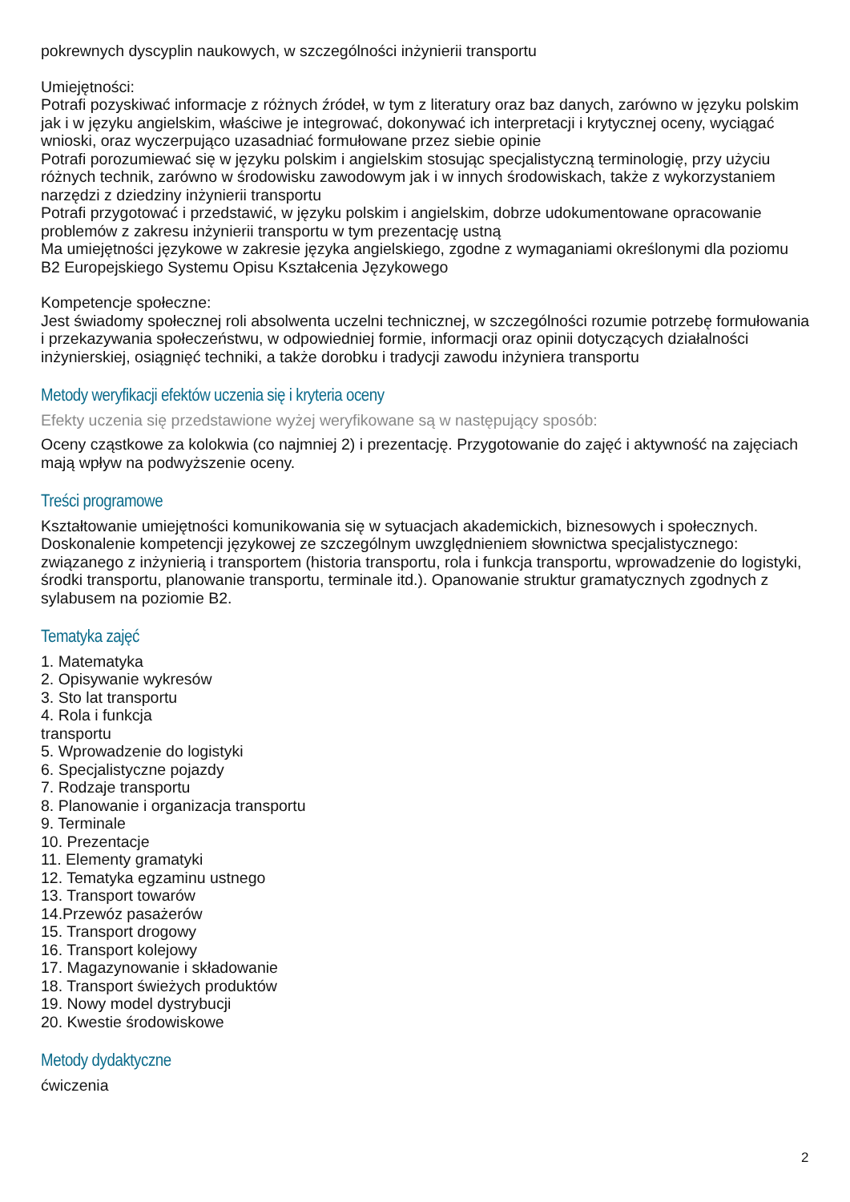pokrewnych dyscyplin naukowych, w szczególności inżynierii transportu
Umiejętności:
Potrafi pozyskiwać informacje z różnych źródeł, w tym z literatury oraz baz danych, zarówno w języku polskim jak i w języku angielskim, właściwe je integrować, dokonywać ich interpretacji i krytycznej oceny, wyciągać wnioski, oraz wyczerpująco uzasadniać formułowane przez siebie opinie
Potrafi porozumiewać się w języku polskim i angielskim stosując specjalistyczną terminologię, przy użyciu różnych technik, zarówno w środowisku zawodowym jak i w innych środowiskach, także z wykorzystaniem narzędzi z dziedziny inżynierii transportu
Potrafi przygotować i przedstawić, w języku polskim i angielskim, dobrze udokumentowane opracowanie problemów z zakresu inżynierii transportu w tym prezentację ustną
Ma umiejętności językowe w zakresie języka angielskiego, zgodne z wymaganiami określonymi dla poziomu B2 Europejskiego Systemu Opisu Kształcenia Językowego
Kompetencje społeczne:
Jest świadomy społecznej roli absolwenta uczelni technicznej, w szczególności rozumie potrzebę formułowania i przekazywania społeczeństwu, w odpowiedniej formie, informacji oraz opinii dotyczących działalności inżynierskiej, osiągnięć techniki, a także dorobku i tradycji zawodu inżyniera transportu
Metody weryfikacji efektów uczenia się i kryteria oceny
Efekty uczenia się przedstawione wyżej weryfikowane są w następujący sposób:
Oceny cząstkowe za kolokwia (co najmniej 2) i prezentację. Przygotowanie do zajęć i aktywność na zajęciach mają wpływ na podwyższenie oceny.
Treści programowe
Kształtowanie umiejętności komunikowania się w sytuacjach akademickich, biznesowych i społecznych. Doskonalenie kompetencji językowej ze szczególnym uwzględnieniem słownictwa specjalistycznego: związanego z inżynierią i transportem (historia transportu, rola i funkcja transportu, wprowadzenie do logistyki, środki transportu, planowanie transportu, terminale itd.). Opanowanie struktur gramatycznych zgodnych z sylabusem na poziomie B2.
Tematyka zajęć
1. Matematyka
2. Opisywanie wykresów
3. Sto lat transportu
4. Rola i funkcja
transportu
5. Wprowadzenie do logistyki
6. Specjalistyczne pojazdy
7. Rodzaje transportu
8. Planowanie i organizacja transportu
9. Terminale
10. Prezentacje
11. Elementy gramatyki
12. Tematyka egzaminu ustnego
13. Transport towarów
14.Przewóz pasażerów
15. Transport drogowy
16. Transport kolejowy
17. Magazynowanie i składowanie
18. Transport świeżych produktów
19. Nowy model dystrybucji
20. Kwestie środowiskowe
Metody dydaktyczne
ćwiczenia
2